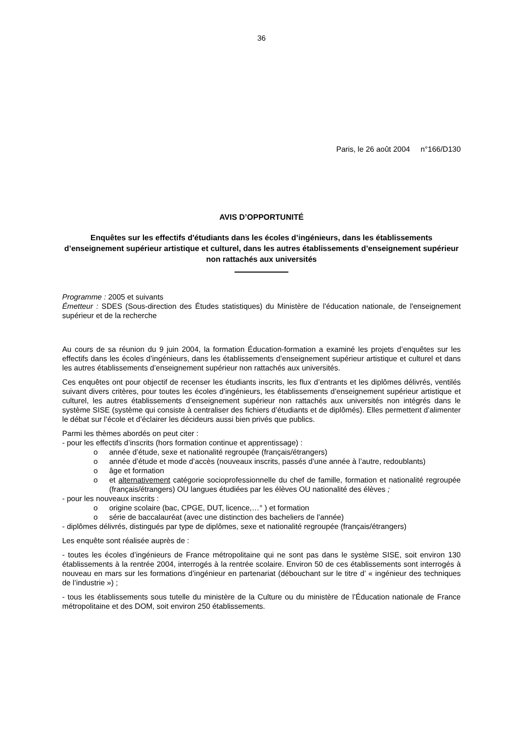36
Paris, le 26 août 2004 n°166/D130
AVIS D’OPPORTUNITÉ
Enquêtes sur les effectifs d'étudiants dans les écoles d’ingénieurs, dans les établissements d’enseignement supérieur artistique et culturel, dans les autres établissements d’enseignement supérieur non rattachés aux universités
Programme : 2005 et suivants
Émetteur : SDES (Sous-direction des Études statistiques) du Ministère de l'éducation nationale, de l'enseignement supérieur et de la recherche
Au cours de sa réunion du 9 juin 2004, la formation Éducation-formation a examiné les projets d’enquêtes sur les effectifs dans les écoles d’ingénieurs, dans les établissements d’enseignement supérieur artistique et culturel et dans les autres établissements d’enseignement supérieur non rattachés aux universités.
Ces enquêtes ont pour objectif de recenser les étudiants inscrits, les flux d’entrants et les diplômes délivrés, ventilés suivant divers critères, pour toutes les écoles d’ingénieurs, les établissements d’enseignement supérieur artistique et culturel, les autres établissements d’enseignement supérieur non rattachés aux universités non intégrés dans le système SISE (système qui consiste à centraliser des fichiers d’étudiants et de diplômés). Elles permettent d’alimenter le débat sur l’école et d’éclairer les décideurs aussi bien privés que publics.
Parmi les thèmes abordés on peut citer :
- pour les effectifs d’inscrits (hors formation continue et apprentissage) :
o année d’étude, sexe et nationalité regroupée (français/étrangers)
o année d’étude et mode d’accès (nouveaux inscrits, passés d’une année à l’autre, redoublants)
o âge et formation
o et alternativement catégorie socioprofessionnelle du chef de famille, formation et nationalité regroupée (français/étrangers) OU langues étudiées par les élèves OU nationalité des élèves ;
- pour les nouveaux inscrits :
o origine scolaire (bac, CPGE, DUT, licence,…° ) et formation
o série de baccalauréat (avec une distinction des bacheliers de l’année)
- diplômes délivrés, distingués par type de diplômes, sexe et nationalité regroupée (français/étrangers)
Les enquête sont réalisée auprès de :
- toutes les écoles d’ingénieurs de France métropolitaine qui ne sont pas dans le système SISE, soit environ 130 établissements à la rentrée 2004, interrogés à la rentrée scolaire. Environ 50 de ces établissements sont interrogés à nouveau en mars sur les formations d’ingénieur en partenariat (débouchant sur le titre d’ « ingénieur des techniques de l’industrie ») ;
- tous les établissements sous tutelle du ministère de la Culture ou du ministère de l’Éducation nationale de France métropolitaine et des DOM, soit environ 250 établissements.